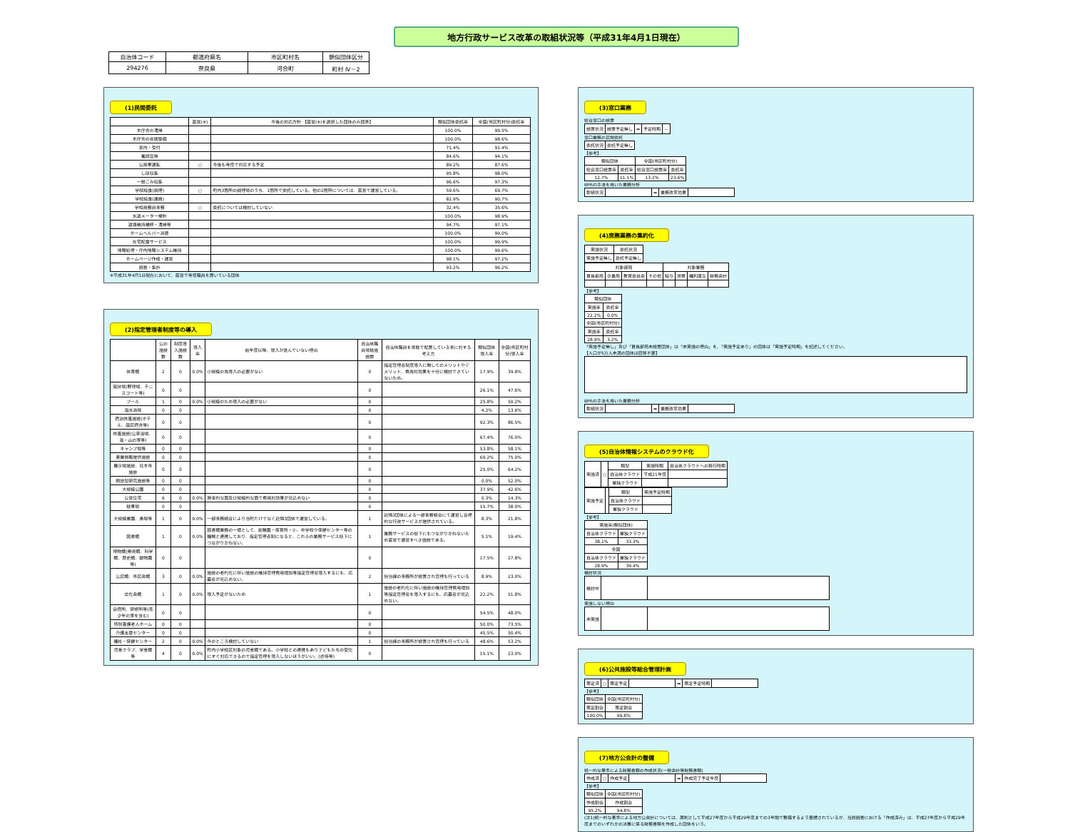地方行政サービス改革の取組状況等（平成31年4月1日現在）
| 自治体コード | 都道府県名 | 市区町村名 | 類似団体区分 |
| 294276 | 奈良県 | 河合町 | 町村 Ⅳ－2 |
(1)民間委託
| | 直営(※) | 今後の対応方針 【直営(※)を選択した団体のみ回答】 | 類似団体委託率 | 全国(市区町村分)委託率 |
| --- | --- | --- | --- | --- |
| 本庁舎の清掃 | | | 100.0% | 99.5% |
| 本庁舎の夜間警備 | | | 100.0% | 98.6% |
| 案内・受付 | | | 71.4% | 91.4% |
| 電話交換 | | | 84.6% | 94.1% |
| 公用車運転 | ○ | 今後も専任で対応する予定 | 89.2% | 87.6% |
| し尿収集 | | | 95.8% | 98.0% |
| 一般ごみ収集 | | | 96.6% | 97.3% |
| 学校給食(調理) | ○ | 町内3箇所の調理場のうち、1箇所で委託している。他の2箇所については、直営で運営している。 | 59.6% | 69.7% |
| 学校給食(運搬) | | | 82.9% | 90.7% |
| 学校用務員事務 | ○ | 委託については検討していない | 32.4% | 35.6% |
| 水道メーター検針 | | | 100.0% | 98.9% |
| 道路維持補修・清掃等 | | | 94.7% | 97.1% |
| ホームヘルパー派遣 | | | 100.0% | 99.0% |
| 在宅配食サービス | | | 100.0% | 99.9% |
| 情報処理・庁内情報システム維持 | | | 100.0% | 99.6% |
| ホームページ作成・運営 | | | 98.1% | 97.2% |
| 調査・集計 | | | 93.2% | 96.2% |
※平成31年4月1日現在において、直営で専任職員を置いている団体
(2)指定管理者制度等の導入
| | 公の施設数 | 制度導入施設数 | 導入率 | 前年度以降、導入が進んでいない理由 | 自治体職員常駐施設数 | 自治体職員を常駐で配置している事に対する考え方 | 類似団体導入率 | 全国(市区町村分)導入率 |
| --- | --- | --- | --- | --- | --- | --- | --- | --- |
| 体育館 | 2 | 0 | 0.0% | 小規模の為導入の必要がない | 0 | 指定管理者制度導入に関してのメリットやデメリット、費用対効果を十分に検討できていないため。 | 17.9% | 39.8% |
| 競技場(野球場、テニスコート等) | 0 | 0 | | | 0 | | 26.1% | 47.6% |
| プール | 1 | 0 | 0.0% | 小規模のため導入の必要がない | 0 | | 25.8% | 50.2% |
| 海水浴場 | 0 | 0 | | | 0 | | 4.2% | 13.6% |
| 宿泊休養施設(ホテル、国民宿舎等) | 0 | 0 | | | 0 | | 92.3% | 86.5% |
| 休養施設(公衆浴場、海・山の家等) | 0 | 0 | | | 0 | | 67.4% | 76.0% |
| キャンプ場等 | 0 | 0 | | | 0 | | 53.8% | 58.1% |
| 産業情報提供施設 | 0 | 0 | | | 0 | | 69.2% | 75.0% |
| 展示場施設、見本市施設 | 0 | 0 | | | 0 | | 25.0% | 64.2% |
| 開放型研究施設等 | 0 | 0 | | | 0 | | 0.0% | 52.0% |
| 大規模公園 | 0 | 0 | | | 0 | | 37.9% | 42.6% |
| 公営住宅 | 6 | 0 | 0.0% | 資金的な面及び規模的な面で費用対効果が見込めない | 0 | | 0.3% | 14.3% |
| 駐車場 | 0 | 0 | | | 0 | | 15.7% | 38.0% |
| 大規模霊園、斎場等 | 1 | 0 | 0.0% | 一部事務組合により当町だけでなく近隣3団体で運営している。 | 1 | 近隣3団体による一部事務組合にて運営し合理的な行政サービスが提供されている。 | 8.3% | 21.8% |
| 図書館 | 1 | 0 | 0.0% | 図書館業務の一環として、幼稚園・保育所・小、中学校や保健センター等の機関と連携しており、指定管理者制になると、これらの業務サービス低下につながりかねない。 | 1 | 業務サービスの低下にもつながりかねないため直営で運営すべき施設である。 | 5.1% | 19.4% |
| 博物館(美術館、科学館、歴史館、動物園等) | 0 | 0 | | | 0 | | 17.5% | 27.8% |
| 公民館、市民会館 | 3 | 0 | 0.0% | 施設の老朽化に伴い施設の維持管理費用増加等指定管理者導入するにも、応募者が見込めない。 | 2 | 担当課の事務所が設置され管理も行っている | 8.9% | 23.0% |
| 文化会館 | 1 | 0 | 0.0% | 導入予定がないため | 1 | 施設の老朽化に伴い施設の維持管理費用増加等指定管理者を導入するにも、応募者が見込めない。 | 22.2% | 51.8% |
| 合宿所、研修所等(青少年の家を含む) | 0 | 0 | | | 0 | | 54.5% | 48.0% |
| 特別養護老人ホーム | 0 | 0 | | | 0 | | 50.0% | 73.5% |
| 介護支援センター | 0 | 0 | | | 0 | | 45.5% | 50.4% |
| 福祉・保健センター | 2 | 0 | 0.0% | 今のところ検討していない | 1 | 担当課の事務所が設置され管理も行っている | 48.6% | 53.2% |
| 児童クラブ、学童館等 | 4 | 0 | 0.0% | 町内小学校区対象の児童館である。小学校との連携もあり子どもたちの変化にすぐ対応できるので指定管理を導入しないほうがいい。(虐待等) | 0 | | 15.1% | 23.0% |
(3)窓口業務
総合窓口の設置
| 設置状況 | 設置予定無し | ➡ | 予定時期 | － |
窓口業務の民間委託
| 委託状況 | 委託予定無し |
【参考】
| 類似団体 | | 全国(市区町村分) | |
| 総合窓口設置率 | 委託率 | 総合窓口設置率 | 委託率 |
| 12.7% | 11.1% | 13.2% | 23.6% |
BPRの手法を用いた業務分析
| 取組状況 | | ➡ | 業務改革効果 | |
(4)庶務業務の集約化
| 実施状況 | 委託状況 |
| 実施予定無し | 委託予定無し |
| 対象部局 | | | | 対象業務 | | | |
| 首長部局 | 企業局 | 教育委員会 | その他 | 給与 | 旅費 | 福利厚生 | 財務会計 |
【参考】
| 類似団体 | |
| 実施率 | 委託率 |
| 22.2% | 0.0% |
| 全国(市区町村分) | |
| 実施率 | 委託率 |
| 28.9% | 3.2% |
「実施予定無し」及び「首長部局未設置団体」は「未実施の理由」を、「実施予定あり」の団体は「実施予定時期」を記述してください。
【人口が5万人未満の団体は回答不要】
BPRの手法を用いた業務分析
| 取組状況 | | ➡ | 業務改革効果 | |
(5)自治体情報システムのクラウド化
| 実施済 | ○ | 類型 | 実施時期 | 自治体クラウドへの移行時期 |
| | | 自治体クラウド | 平成21年度 | |
| | | 単独クラウド | | |
| 実施予定 | | 類型 | 実施予定時期 |
| | | 自治体クラウド | |
| | | 単独クラウド | |
【参考】
| 実施率(類似団体) | |
| 自治体クラウド | 単独クラウド |
| 38.1% | 33.3% |
| 全国 | |
| 自治体クラウド | 単独クラウド |
| 28.9% | 39.4% |
検討状況
| 検討中 | | |
実施しない理由
| 未実施 | | |
(6)公共施設等総合管理計画
| 策定済 | ○ | 策定予定 | | ➡ | 策定予定時期 | |
【参考】
| 類似団体 | 全国(市区町村分) |
| 策定割合 | 策定割合 |
| 100.0% | 99.8% |
(7)地方公会計の整備
統一的な基準による財務書類の作成状況(一般会計等財務書類)
| 作成済 | ○ | 作成予定 | | ➡ | 作成完了予定年度 | |
【参考】
| 類似団体 | 全国(市区町村分) |
| 作成割合 | 作成割合 |
| 95.2% | 94.8% |
(注1)統一的な基準による地方公会計については、原則として平成27年度から平成29年度までの3年間で整備するよう要請されているが、当該調査における「作成済み」は、平成27年度から平成29年度までのいずれかの決算に係る財務書類を作成した団体をいう。